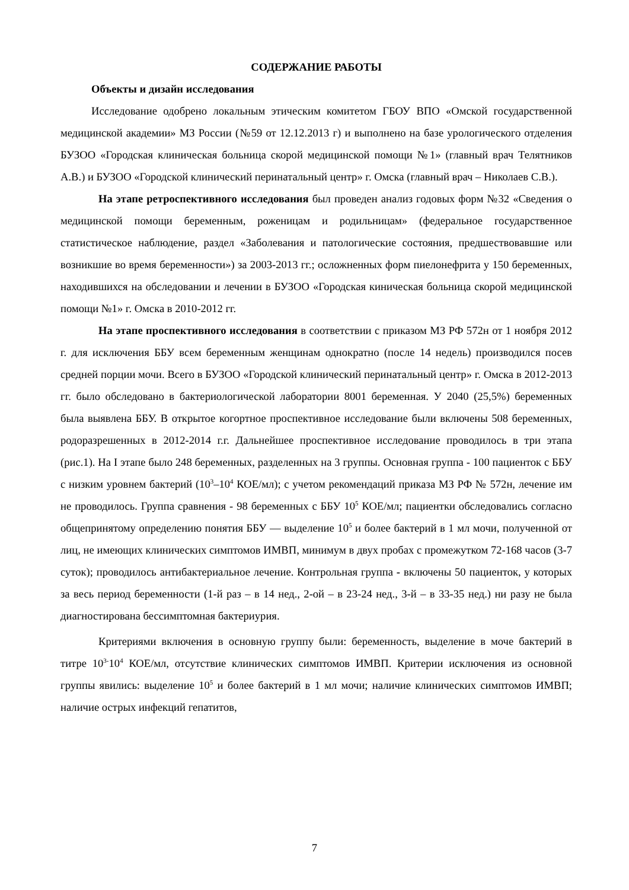СОДЕРЖАНИЕ РАБОТЫ
Объекты и дизайн исследования
Исследование одобрено локальным этическим комитетом ГБОУ ВПО «Омской государственной медицинской академии» МЗ России (№59 от 12.12.2013 г) и выполнено на базе урологического отделения БУЗОО «Городская клиническая больница скорой медицинской помощи №1» (главный врач Телятников А.В.) и БУЗОО «Городской клинический перинатальный центр» г. Омска (главный врач – Николаев С.В.).
На этапе ретроспективного исследования был проведен анализ годовых форм №32 «Сведения о медицинской помощи беременным, роженицам и родильницам» (федеральное государственное статистическое наблюдение, раздел «Заболевания и патологические состояния, предшествовавшие или возникшие во время беременности») за 2003-2013 гг.; осложненных форм пиелонефрита у 150 беременных, находившихся на обследовании и лечении в БУЗОО «Городская киническая больница скорой медицинской помощи №1» г. Омска в 2010-2012 гг.
На этапе проспективного исследования в соответствии с приказом МЗ РФ 572н от 1 ноября 2012 г. для исключения ББУ всем беременным женщинам однократно (после 14 недель) производился посев средней порции мочи. Всего в БУЗОО «Городской клинический перинатальный центр» г. Омска в 2012-2013 гг. было обследовано в бактериологической лаборатории 8001 беременная. У 2040 (25,5%) беременных была выявлена ББУ. В открытое когортное проспективное исследование были включены 508 беременных, родоразрешенных в 2012-2014 г.г. Дальнейшее проспективное исследование проводилось в три этапа (рис.1). На I этапе было 248 беременных, разделенных на 3 группы. Основная группа - 100 пациенток с ББУ с низким уровнем бактерий (10<sup>3</sup>–10<sup>4</sup> КОЕ/мл); с учетом рекомендаций приказа МЗ РФ № 572н, лечение им не проводилось. Группа сравнения - 98 беременных с ББУ 10<sup>5</sup> КОЕ/мл; пациентки обследовались согласно общепринятому определению понятия ББУ — выделение 10<sup>5</sup> и более бактерий в 1 мл мочи, полученной от лиц, не имеющих клинических симптомов ИМВП, минимум в двух пробах с промежутком 72-168 часов (3-7 суток); проводилось антибактериальное лечение. Контрольная группа - включены 50 пациенток, у которых за весь период беременности (1-й раз – в 14 нед., 2-ой – в 23-24 нед., 3-й – в 33-35 нед.) ни разу не была диагностирована бессимптомная бактериурия.
Критериями включения в основную группу были: беременность, выделение в моче бактерий в титре 10<sup>3-</sup>10<sup>4</sup> КОЕ/мл, отсутствие клинических симптомов ИМВП. Критерии исключения из основной группы явились: выделение 10<sup>5</sup> и более бактерий в 1 мл мочи; наличие клинических симптомов ИМВП; наличие острых инфекций гепатитов,
7